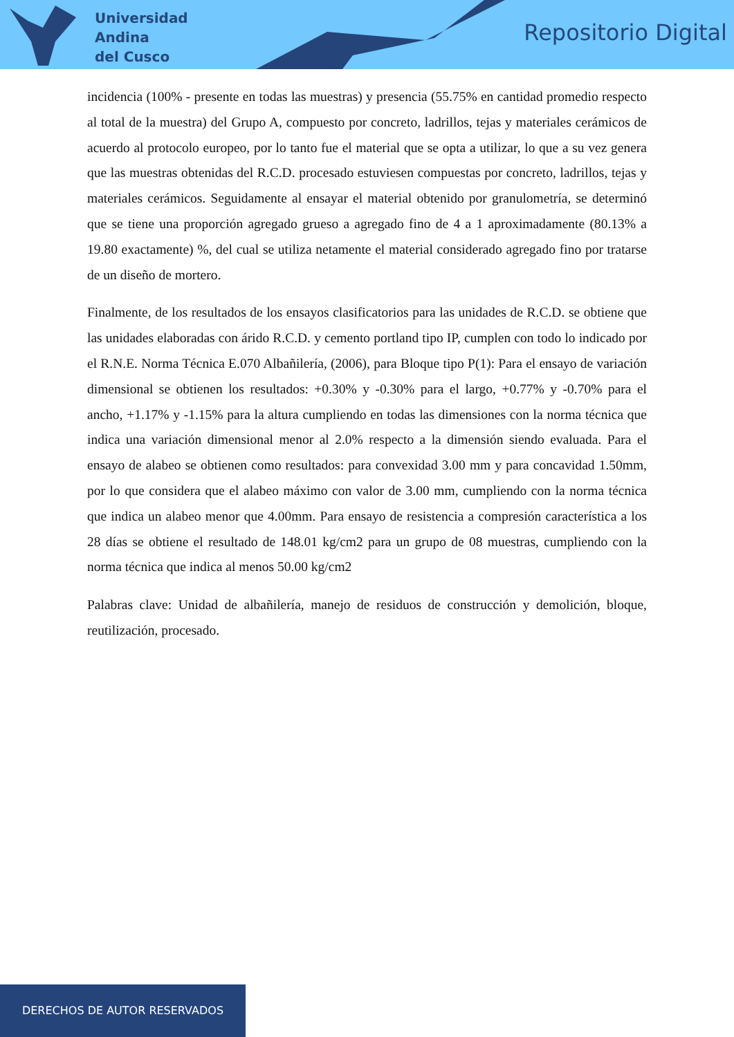Universidad
Andina
del Cusco
Repositorio Digital
incidencia (100% - presente en todas las muestras) y presencia (55.75% en cantidad promedio respecto al total de la muestra) del Grupo A, compuesto por concreto, ladrillos, tejas y materiales cerámicos de acuerdo al protocolo europeo, por lo tanto fue el material que se opta a utilizar, lo que a su vez genera que las muestras obtenidas del R.C.D. procesado estuviesen compuestas por concreto, ladrillos, tejas y materiales cerámicos. Seguidamente al ensayar el material obtenido por granulometría, se determinó que se tiene una proporción agregado grueso a agregado fino de 4 a 1 aproximadamente (80.13% a 19.80 exactamente) %, del cual se utiliza netamente el material considerado agregado fino por tratarse de un diseño de mortero.
Finalmente, de los resultados de los ensayos clasificatorios para las unidades de R.C.D. se obtiene que las unidades elaboradas con árido R.C.D. y cemento portland tipo IP, cumplen con todo lo indicado por el R.N.E. Norma Técnica E.070 Albañilería, (2006), para Bloque tipo P(1): Para el ensayo de variación dimensional se obtienen los resultados: +0.30% y -0.30% para el largo, +0.77% y -0.70% para el ancho, +1.17% y -1.15% para la altura cumpliendo en todas las dimensiones con la norma técnica que indica una variación dimensional menor al 2.0% respecto a la dimensión siendo evaluada. Para el ensayo de alabeo se obtienen como resultados: para convexidad 3.00 mm y para concavidad 1.50mm, por lo que considera que el alabeo máximo con valor de 3.00 mm, cumpliendo con la norma técnica que indica un alabeo menor que 4.00mm. Para ensayo de resistencia a compresión característica a los 28 días se obtiene el resultado de 148.01 kg/cm2 para un grupo de 08 muestras, cumpliendo con la norma técnica que indica al menos 50.00 kg/cm2
Palabras clave: Unidad de albañilería, manejo de residuos de construcción y demolición, bloque, reutilización, procesado.
DERECHOS DE AUTOR RESERVADOS